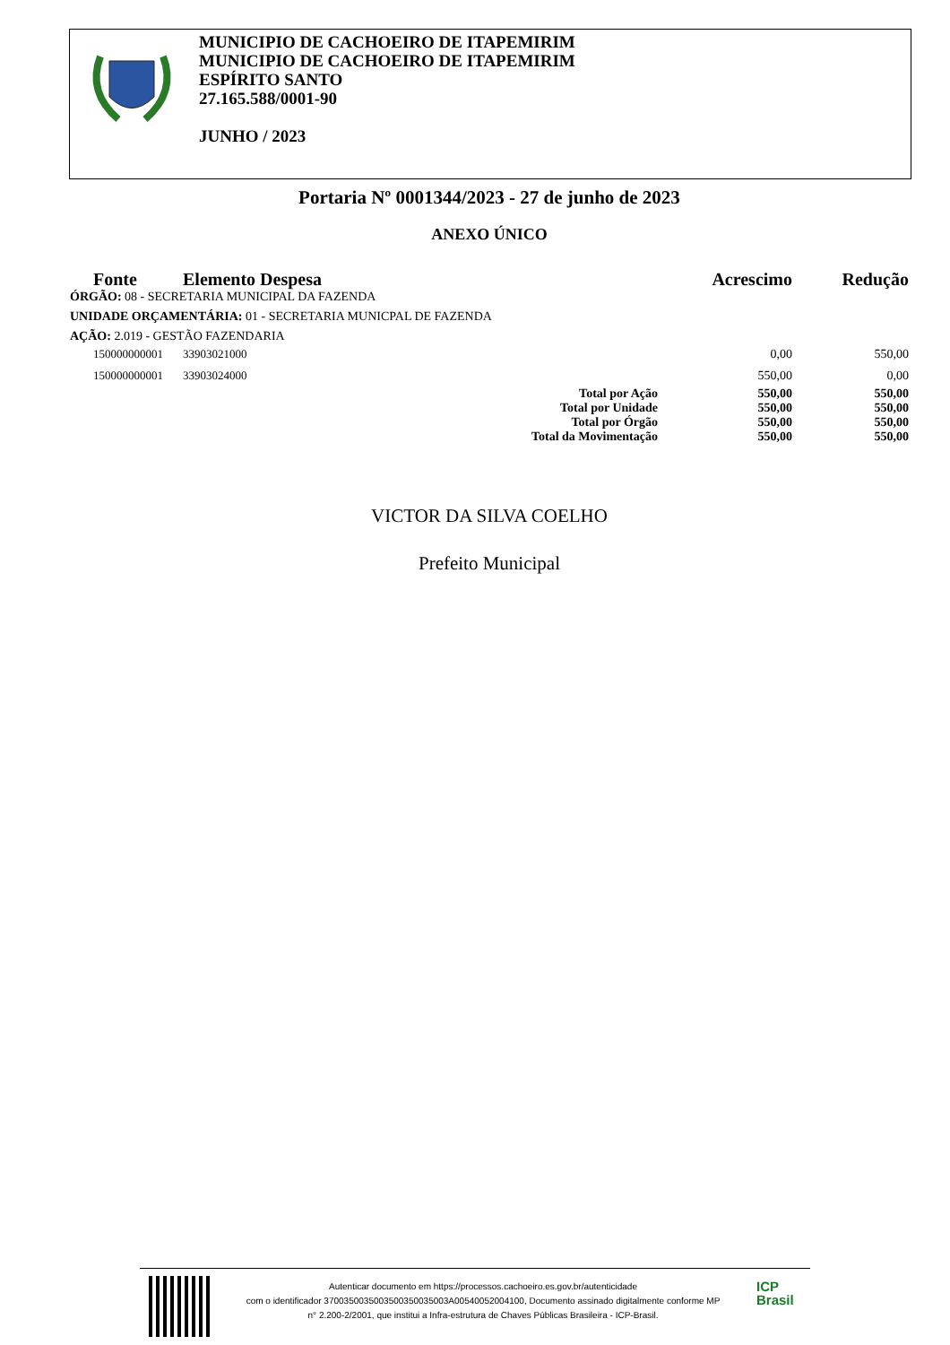MUNICIPIO DE CACHOEIRO DE ITAPEMIRIM
MUNICIPIO DE CACHOEIRO DE ITAPEMIRIM
ESPÍRITO SANTO
27.165.588/0001-90
JUNHO / 2023
Portaria Nº 0001344/2023 - 27 de junho de 2023
ANEXO ÚNICO
| Fonte | Elemento Despesa | | Acrescimo | Redução |
| --- | --- | --- | --- | --- |
| ÓRGÃO: 08 - SECRETARIA MUNICIPAL DA FAZENDA | | | | |
| UNIDADE ORÇAMENTÁRIA: 01 - SECRETARIA MUNICPAL DE FAZENDA | | | | |
| AÇÃO: 2.019 - GESTÃO FAZENDARIA | | | | |
| 150000000001 | 33903021000 | | 0,00 | 550,00 |
| 150000000001 | 33903024000 | | 550,00 | 0,00 |
| | | Total por Ação | 550,00 | 550,00 |
| | | Total por Unidade | 550,00 | 550,00 |
| | | Total por Órgão | 550,00 | 550,00 |
| | | Total da Movimentação | 550,00 | 550,00 |
VICTOR DA SILVA COELHO
Prefeito Municipal
Autenticar documento em https://processos.cachoeiro.es.gov.br/autenticidade
com o identificador 3700350035003500350035003A00540052004100, Documento assinado digitalmente conforme MP
n° 2.200-2/2001, que institui a Infra-estrutura de Chaves Públicas Brasileira - ICP-Brasil.
ICP
Brasil